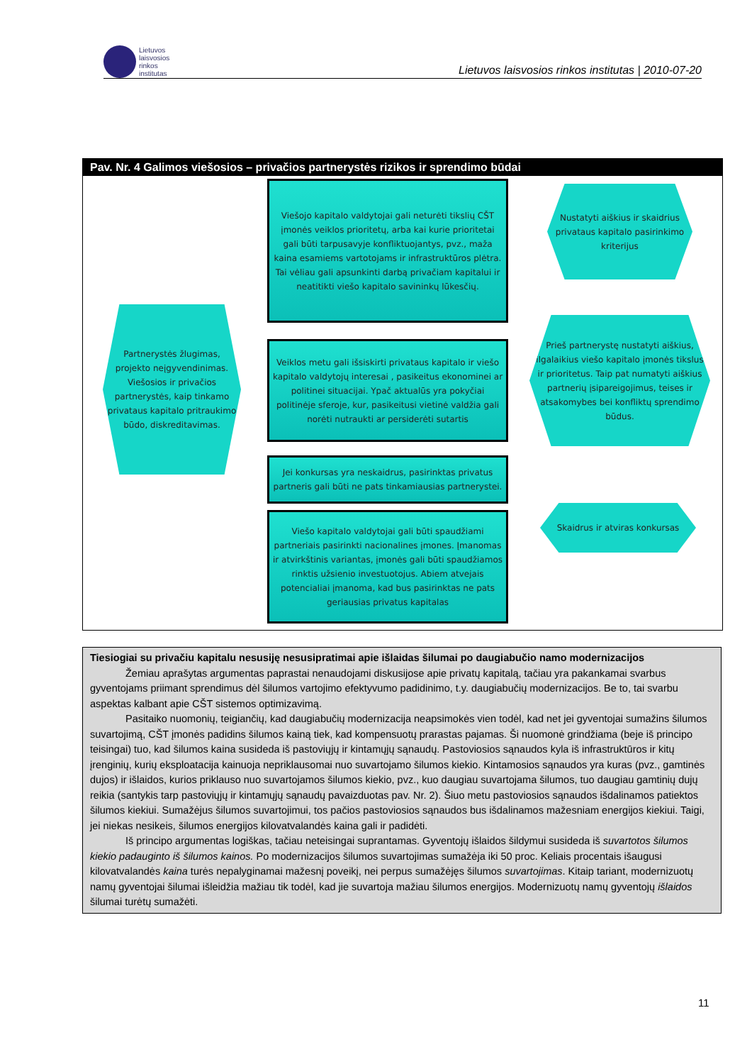Lietuvos
laisvosios
rinkos
institutas
Lietuvos laisvosios rinkos institutas | 2010-07-20
Pav. Nr. 4 Galimos viešosios – privačios partnerystės rizikos ir sprendimo būdai
Viešojo kapitalo valdytojai gali neturėti tikslių CŠT įmonės veiklos prioritetų, arba kai kurie prioritetai gali būti tarpusavyje konfliktuojantys, pvz., maža kaina esamiems vartotojams ir infrastruktūros plėtra. Tai vėliau gali apsunkinti darbą privačiam kapitalui ir neatitikti viešo kapitalo savininkų lūkesčių.
Nustatyti aiškius ir skaidrius privataus kapitalo pasirinkimo kriterijus
Partnerystės žlugimas, projekto neįgyvendinimas. Viešosios ir privačios partnerystės, kaip tinkamo privataus kapitalo pritraukimo būdo, diskreditavimas.
Veiklos metu gali išsiskirti privataus kapitalo ir viešo kapitalo valdytojų interesai , pasikeitus ekonominei ar politinei situacijai. Ypač aktualūs yra pokyčiai politinėje sferoje, kur, pasikeitusi vietinė valdžia gali norėti nutraukti ar persiderėti sutartis
Prieš partnerystę nustatyti aiškius, ilgalaikius viešo kapitalo įmonės tikslus ir prioritetus. Taip pat numatyti aiškius partnerių įsipareigojimus, teises ir atsakomybes bei konfliktų sprendimo būdus.
Jei konkursas yra neskaidrus, pasirinktas privatus partneris gali būti ne pats tinkamiausias partnerystei.
Skaidrus ir atviras konkursas
Viešo kapitalo valdytojai gali būti spaudžiami partneriais pasirinkti nacionalines įmones. Įmanomas ir atvirkštinis variantas, įmonės gali būti spaudžiamos rinktis užsienio investuotojus. Abiem atvejais potencialiai įmanoma, kad bus pasirinktas ne pats geriausias privatus kapitalas
Tiesiogiai su privačiu kapitalu nesusiję nesusipratimai apie išlaidas šilumai po daugiabučio namo modernizacijos
Žemiau aprašytas argumentas paprastai nenaudojami diskusijose apie privatų kapitalą, tačiau yra pakankamai svarbus gyventojams priimant sprendimus dėl šilumos vartojimo efektyvumo padidinimo, t.y. daugiabučių modernizacijos. Be to, tai svarbu aspektas kalbant apie CŠT sistemos optimizavimą.
Pasitaiko nuomonių, teigiančių, kad daugiabučių modernizacija neapsimokės vien todėl, kad net jei gyventojai sumažins šilumos suvartojimą, CŠT įmonės padidins šilumos kainą tiek, kad kompensuotų prarastas pajamas. Ši nuomonė grindžiama (beje iš principo teisingai) tuo, kad šilumos kaina susideda iš pastoviųjų ir kintamųjų sąnaudų. Pastoviosios sąnaudos kyla iš infrastruktūros ir kitų įrenginių, kurių eksploatacija kainuoja nepriklausomai nuo suvartojamo šilumos kiekio. Kintamosios sąnaudos yra kuras (pvz., gamtinės dujos) ir išlaidos, kurios priklauso nuo suvartojamos šilumos kiekio, pvz., kuo daugiau suvartojama šilumos, tuo daugiau gamtinių dujų reikia (santykis tarp pastoviųjų ir kintamųjų sąnaudų pavaizduotas pav. Nr. 2). Šiuo metu pastoviosios sąnaudos išdalinamos patiektos šilumos kiekiui. Sumažėjus šilumos suvartojimui, tos pačios pastoviosios sąnaudos bus išdalinamos mažesniam energijos kiekiui. Taigi, jei niekas nesikeis, šilumos energijos kilovatvalandės kaina gali ir padidėti.
Iš principo argumentas logiškas, tačiau neteisingai suprantamas. Gyventojų išlaidos šildymui susideda iš suvartotos šilumos kiekio padauginto iš šilumos kainos. Po modernizacijos šilumos suvartojimas sumažėja iki 50 proc. Keliais procentais išaugusi kilovatvalandės kaina turės nepalyginamai mažesnį poveikį, nei perpus sumažėjęs šilumos suvartojimas. Kitaip tariant, modernizuotų namų gyventojai šilumai išleidžia mažiau tik todėl, kad jie suvartoja mažiau šilumos energijos. Modernizuotų namų gyventojų išlaidos šilumai turėtų sumažėti.
11